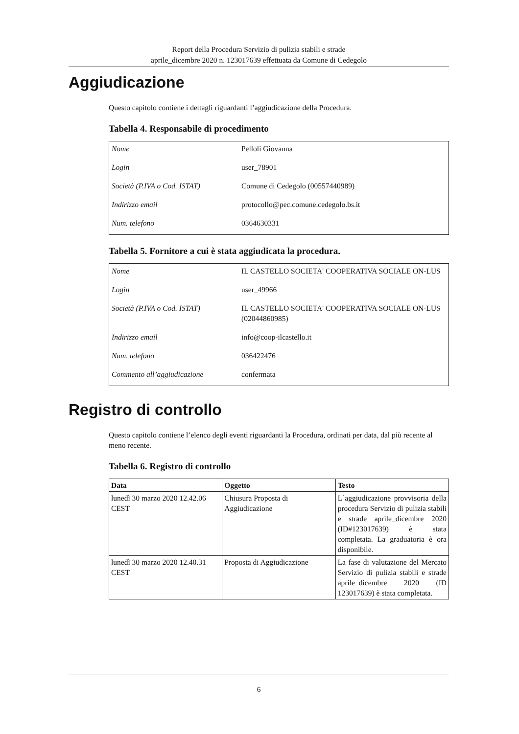Report della Procedura Servizio di pulizia stabili e strade
aprile_dicembre 2020 n. 123017639 effettuata da Comune di Cedegolo
Aggiudicazione
Questo capitolo contiene i dettagli riguardanti l’aggiudicazione della Procedura.
Tabella 4. Responsabile di procedimento
| Nome | Pelloli Giovanna |
| Login | user_78901 |
| Società (P.IVA o Cod. ISTAT) | Comune di Cedegolo (00557440989) |
| Indirizzo email | protocollo@pec.comune.cedegolo.bs.it |
| Num. telefono | 0364630331 |
Tabella 5. Fornitore a cui è stata aggiudicata la procedura.
| Nome | IL CASTELLO SOCIETA' COOPERATIVA SOCIALE ON-LUS |
| Login | user_49966 |
| Società (P.IVA o Cod. ISTAT) | IL CASTELLO SOCIETA' COOPERATIVA SOCIALE ON-LUS (02044860985) |
| Indirizzo email | info@coop-ilcastello.it |
| Num. telefono | 036422476 |
| Commento all’aggiudicazione | confermata |
Registro di controllo
Questo capitolo contiene l’elenco degli eventi riguardanti la Procedura, ordinati per data, dal più recente al meno recente.
Tabella 6. Registro di controllo
| Data | Oggetto | Testo |
| --- | --- | --- |
| lunedì 30 marzo 2020 12.42.06 CEST | Chiusura Proposta di Aggiudicazione | L`aggiudicazione provvisoria della procedura Servizio di pulizia stabili e strade aprile_dicembre 2020 (ID#123017639) è stata completata. La graduatoria è ora disponibile. |
| lunedì 30 marzo 2020 12.40.31 CEST | Proposta di Aggiudicazione | La fase di valutazione del Mercato Servizio di pulizia stabili e strade aprile_dicembre 2020 (ID 123017639) è stata completata. |
6